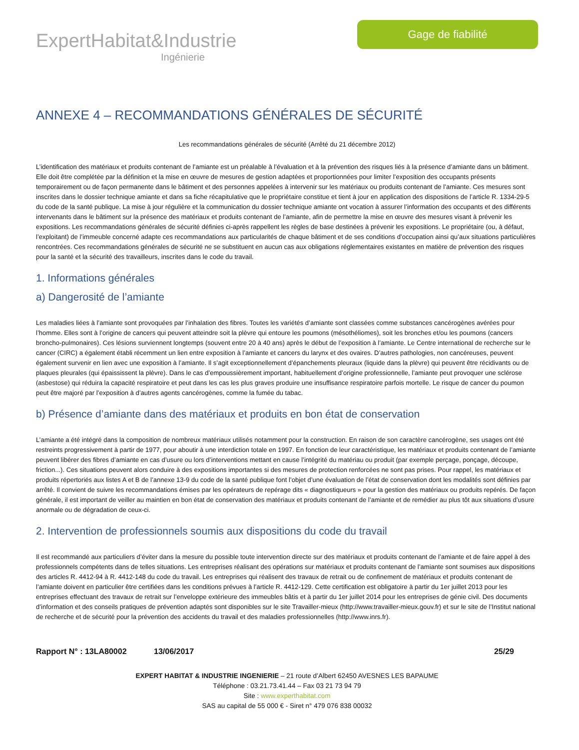ExpertHabitat&Industrie
Ingénierie
Gage de fiabilité
ANNEXE 4 – RECOMMANDATIONS GÉNÉRALES DE SÉCURITÉ
Les recommandations générales de sécurité (Arrêté du 21 décembre 2012)
L’identification des matériaux et produits contenant de l’amiante est un préalable à l’évaluation et à la prévention des risques liés à la présence d’amiante dans un bâtiment. Elle doit être complétée par la définition et la mise en œuvre de mesures de gestion adaptées et proportionnées pour limiter l’exposition des occupants présents temporairement ou de façon permanente dans le bâtiment et des personnes appelées à intervenir sur les matériaux ou produits contenant de l’amiante. Ces mesures sont inscrites dans le dossier technique amiante et dans sa fiche récapitulative que le propriétaire constitue et tient à jour en application des dispositions de l’article R. 1334-29-5 du code de la santé publique. La mise à jour régulière et la communication du dossier technique amiante ont vocation à assurer l’information des occupants et des différents intervenants dans le bâtiment sur la présence des matériaux et produits contenant de l’amiante, afin de permettre la mise en œuvre des mesures visant à prévenir les expositions. Les recommandations générales de sécurité définies ci-après rappellent les règles de base destinées à prévenir les expositions. Le propriétaire (ou, à défaut, l’exploitant) de l’immeuble concerné adapte ces recommandations aux particularités de chaque bâtiment et de ses conditions d’occupation ainsi qu’aux situations particulières rencontrées. Ces recommandations générales de sécurité ne se substituent en aucun cas aux obligations réglementaires existantes en matière de prévention des risques pour la santé et la sécurité des travailleurs, inscrites dans le code du travail.
1. Informations générales
a) Dangerosité de l’amiante
Les maladies liées à l’amiante sont provoquées par l’inhalation des fibres. Toutes les variétés d’amiante sont classées comme substances cancérogènes avérées pour l’homme. Elles sont à l’origine de cancers qui peuvent atteindre soit la plèvre qui entoure les poumons (mésothéliomes), soit les bronches et/ou les poumons (cancers broncho-pulmonaires). Ces lésions surviennent longtemps (souvent entre 20 à 40 ans) après le début de l’exposition à l’amiante. Le Centre international de recherche sur le cancer (CIRC) a également établi récemment un lien entre exposition à l’amiante et cancers du larynx et des ovaires. D’autres pathologies, non cancéreuses, peuvent également survenir en lien avec une exposition à l’amiante. Il s’agit exceptionnellement d’épanchements pleuraux (liquide dans la plèvre) qui peuvent être récidivants ou de plaques pleurales (qui épaississent la plèvre). Dans le cas d’empoussièrement important, habituellement d’origine professionnelle, l’amiante peut provoquer une sclérose (asbestose) qui réduira la capacité respiratoire et peut dans les cas les plus graves produire une insuffisance respiratoire parfois mortelle. Le risque de cancer du poumon peut être majoré par l’exposition à d’autres agents cancérogènes, comme la fumée du tabac.
b) Présence d’amiante dans des matériaux et produits en bon état de conservation
L’amiante a été intégré dans la composition de nombreux matériaux utilisés notamment pour la construction. En raison de son caractère cancérogène, ses usages ont été restreints progressivement à partir de 1977, pour aboutir à une interdiction totale en 1997. En fonction de leur caractéristique, les matériaux et produits contenant de l’amiante peuvent libérer des fibres d’amiante en cas d’usure ou lors d’interventions mettant en cause l’intégrité du matériau ou produit (par exemple perçage, ponçage, découpe, friction...). Ces situations peuvent alors conduire à des expositions importantes si des mesures de protection renforcées ne sont pas prises. Pour rappel, les matériaux et produits répertoriés aux listes A et B de l’annexe 13-9 du code de la santé publique font l’objet d’une évaluation de l’état de conservation dont les modalités sont définies par arrêté. Il convient de suivre les recommandations émises par les opérateurs de repérage dits « diagnostiqueurs » pour la gestion des matériaux ou produits repérés. De façon générale, il est important de veiller au maintien en bon état de conservation des matériaux et produits contenant de l’amiante et de remédier au plus tôt aux situations d’usure anormale ou de dégradation de ceux-ci.
2. Intervention de professionnels soumis aux dispositions du code du travail
Il est recommandé aux particuliers d’éviter dans la mesure du possible toute intervention directe sur des matériaux et produits contenant de l’amiante et de faire appel à des professionnels compétents dans de telles situations. Les entreprises réalisant des opérations sur matériaux et produits contenant de l’amiante sont soumises aux dispositions des articles R. 4412-94 à R. 4412-148 du code du travail. Les entreprises qui réalisent des travaux de retrait ou de confinement de matériaux et produits contenant de l’amiante doivent en particulier être certifiées dans les conditions prévues à l’article R. 4412-129. Cette certification est obligatoire à partir du 1er juillet 2013 pour les entreprises effectuant des travaux de retrait sur l’enveloppe extérieure des immeubles bâtis et à partir du 1er juillet 2014 pour les entreprises de génie civil. Des documents d’information et des conseils pratiques de prévention adaptés sont disponibles sur le site Travailler-mieux (http://www.travailler-mieux.gouv.fr) et sur le site de l’Institut national de recherche et de sécurité pour la prévention des accidents du travail et des maladies professionnelles (http://www.inrs.fr).
Rapport N° : 13LA80002 13/06/2017 25/29
EXPERT HABITAT & INDUSTRIE INGENIERIE – 21 route d’Albert 62450 AVESNES LES BAPAUME
Téléphone : 03.21.73.41.44 – Fax 03 21 73 94 79
Site : www.experthabitat.com
SAS au capital de 55 000 € - Siret n° 479 076 838 00032